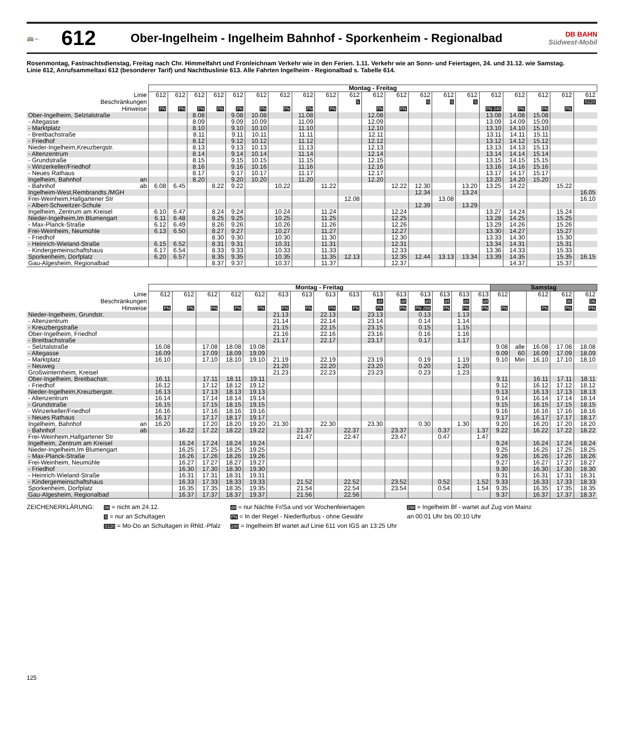🚌←
612
Ober-Ingelheim - Ingelheim Bahnhof - Sporkenheim - Regionalbad
DB BAHN
Südwest-Mobil
Rosenmontag, Fastnachtsdienstag, Freitag nach Chr. Himmelfahrt und Fronleichnam Verkehr wie in den Ferien. 1.11. Verkehr wie an Sonn- und Feiertagen, 24. und 31.12. wie Samstag.
Linie 612, Anrufsammeltaxi 612 (besonderer Tarif) und Nachtbuslinie 613. Alle Fahrten Ingelheim - Regionalbad s. Tabelle 614.
| | Montag - Freitag | | | | | | | | | | | | | | | | | | | |
| Linie | 612 | 612 | 612 | 612 | 612 | 612 | 612 | 612 | 612 | 612 | 612 | 612 | 612 | 612 | 612 | 612 | 612 | 612 | 612 | 612 |
| Beschränkungen | | | | | | | | | | S | | | S | S | S | | | | | S120 |
| Hinweise | PN | PN | PN | PN | PN | PN | PN | PN | PN | | PN | PN | | | | PN 240 | PN | PN | PN | |
| Ober-Ingelheim, Selztalstraße | | | 8.08 | | 9.08 | 10.08 | | 11.08 | | | 12.08 | | | | | 13.08 | 14.08 | 15.08 | | |
| - Altegasse | | | 8.09 | | 9.09 | 10.09 | | 11.09 | | | 12.09 | | | | | 13.09 | 14.09 | 15.09 | | |
| - Marktplatz | | | 8.10 | | 9.10 | 10.10 | | 11.10 | | | 12.10 | | | | | 13.10 | 14.10 | 15.10 | | |
| - Breitbachstraße | | | 8.11 | | 9.11 | 10.11 | | 11.11 | | | 12.11 | | | | | 13.11 | 14.11 | 15.11 | | |
| - Friedhof | | | 8.12 | | 9.12 | 10.12 | | 11.12 | | | 12.12 | | | | | 13.12 | 14.12 | 15.12 | | |
| Nieder-Ingelheim,Kreuzbergstr. | | | 8.13 | | 9.13 | 10.13 | | 11.13 | | | 12.13 | | | | | 13.13 | 14.13 | 15.13 | | |
| - Altenzentrum | | | 8.14 | | 9.14 | 10.14 | | 11.14 | | | 12.14 | | | | | 13.14 | 14.14 | 15.14 | | |
| - Grundstraße | | | 8.15 | | 9.15 | 10.15 | | 11.15 | | | 12.15 | | | | | 13.15 | 14.15 | 15.15 | | |
| - Winzerkeller/Friedhof | | | 8.16 | | 9.16 | 10.16 | | 11.16 | | | 12.16 | | | | | 13.16 | 14.16 | 15.16 | | |
| - Neues Rathaus | | | 8.17 | | 9.17 | 10.17 | | 11.17 | | | 12.17 | | | | | 13.17 | 14.17 | 15.17 | | |
| Ingelheim, Bahnhof an | | | 8.20 | | 9.20 | 10.20 | | 11.20 | | | 12.20 | | | | | 13.20 | 14.20 | 15.20 | | |
| - Bahnhof ab | 6.08 | 6.45 | | 8.22 | 9.22 | | 10.22 | | 11.22 | | | 12.22 | 12.30 | | 13.20 | 13.25 | 14.22 | | 15.22 | |
| Ingelheim-West,Rembrandts./MGH | | | | | | | | | | | | | 12.34 | | 13.24 | | | | | 16.05 |
| Frei-Weinheim,Hallgartener Str | | | | | | | | | | 12.08 | | | | 13.08 | | | | | | 16.10 |
| - Albert-Schweitzer-Schule | | | | | | | | | | | | | 12.39 | | 13.29 | | | | | |
| Ingelheim, Zentrum am Kreisel | 6.10 | 6.47 | | 8.24 | 9.24 | | 10.24 | | 11.24 | | | 12.24 | | | | 13.27 | 14.24 | | 15.24 | |
| Nieder-Ingelheim,Im Blumengart | 6.11 | 6.48 | | 8.25 | 9.25 | | 10.25 | | 11.25 | | | 12.25 | | | | 13.28 | 14.25 | | 15.25 | |
| - Max-Planck-Straße | 6.12 | 6.49 | | 8.26 | 9.26 | | 10.26 | | 11.26 | | | 12.26 | | | | 13.29 | 14.26 | | 15.26 | |
| Frei-Weinheim, Neumühle | 6.13 | 6.50 | | 8.27 | 9.27 | | 10.27 | | 11.27 | | | 12.27 | | | | 13.30 | 14.27 | | 15.27 | |
| - Friedhof | | | | 8.30 | 9.30 | | 10.30 | | 11.30 | | | 12.30 | | | | 13.33 | 14.30 | | 15.30 | |
| - Heinrich-Wieland-Straße | 6.15 | 6.52 | | 8.31 | 9.31 | | 10.31 | | 11.31 | | | 12.31 | | | | 13.34 | 14.31 | | 15.31 | |
| - Kindergemeinschaftshaus | 6.17 | 6.54 | | 8.33 | 9.33 | | 10.33 | | 11.33 | | | 12.33 | | | | 13.36 | 14.33 | | 15.33 | |
| Sporkenheim, Dorfplatz | 6.20 | 6.57 | | 8.35 | 9.35 | | 10.35 | | 11.35 | 12.13 | | 12.35 | 12.44 | 13.13 | 13.34 | 13.39 | 14.35 | | 15.35 | 16.15 |
| Gau-Algesheim, Regionalbad | | | | 8.37 | 9.37 | | 10.37 | | 11.37 | | | 12.37 | | | | | 14.37 | | 15.37 | |
| | Montag - Freitag | | | | | | | | | | | | | | | Samstag | | | | |
| Linie | 612 | 612 | 612 | 612 | 612 | 613 | 613 | 613 | 613 | 613 | 613 | 613 | 613 | 613 | 613 | 612 | | 612 | 612 | 612 |
| Beschränkungen | | | | | | | | | | d4 | d4 | d4 | d4 | d4 | d4 | | | | 06 | 06 |
| Hinweise | PN | PN | PN | PN | PN | PN | PN | PN | PN | PN | PN | PN 298 | PN | PN | PN | PN | | PN | PN | PN |
| Nieder-Ingelheim, Grundstr. | | | | | | 21.13 | | 22.13 | | 23.13 | | 0.13 | | 1.13 | | | | | | |
| - Altenzentrum | | | | | | 21.14 | | 22.14 | | 23.14 | | 0.14 | | 1.14 | | | | | | |
| - Kreuzbergstraße | | | | | | 21.15 | | 22.15 | | 23.15 | | 0.15 | | 1.15 | | | | | | |
| Ober-Ingelheim, Friedhof | | | | | | 21.16 | | 22.16 | | 23.16 | | 0.16 | | 1.16 | | | | | | |
| - Breitbachstraße | | | | | | 21.17 | | 22.17 | | 23.17 | | 0.17 | | 1.17 | | | | | | |
| - Selztalstraße | 16.08 | | 17.08 | 18.08 | 19.08 | | | | | | | | | | | 9.08 | alle | 16.08 | 17.08 | 18.08 |
| - Altegasse | 16.09 | | 17.09 | 18.09 | 19.09 | | | | | | | | | | | 9.09 | 60 | 16.09 | 17.09 | 18.09 |
| - Marktplatz | 16.10 | | 17.10 | 18.10 | 19.10 | 21.19 | | 22.19 | | 23.19 | | 0.19 | | 1.19 | | 9.10 | Min | 16.10 | 17.10 | 18.10 |
| - Neuweg | | | | | | 21.20 | | 22.20 | | 23.20 | | 0.20 | | 1.20 | | | | | | |
| Großwinternheim, Kreisel | | | | | | 21.23 | | 22.23 | | 23.23 | | 0.23 | | 1.23 | | | | | | |
| Ober-Ingelheim, Breitbachstr. | 16.11 | | 17.11 | 18.11 | 19.11 | | | | | | | | | | | 9.11 | | 16.11 | 17.11 | 18.11 |
| - Friedhof | 16.12 | | 17.12 | 18.12 | 19.12 | | | | | | | | | | | 9.12 | | 16.12 | 17.12 | 18.12 |
| Nieder-Ingelheim,Kreuzbergstr. | 16.13 | | 17.13 | 18.13 | 19.13 | | | | | | | | | | | 9.13 | | 16.13 | 17.13 | 18.13 |
| - Altenzentrum | 16.14 | | 17.14 | 18.14 | 19.14 | | | | | | | | | | | 9.14 | | 16.14 | 17.14 | 18.14 |
| - Grundstraße | 16.15 | | 17.15 | 18.15 | 19.15 | | | | | | | | | | | 9.15 | | 16.15 | 17.15 | 18.15 |
| - Winzerkeller/Friedhof | 16.16 | | 17.16 | 18.16 | 19.16 | | | | | | | | | | | 9.16 | | 16.16 | 17.16 | 18.16 |
| - Neues Rathaus | 16.17 | | 17.17 | 18.17 | 19.17 | | | | | | | | | | | 9.17 | | 16.17 | 17.17 | 18.17 |
| Ingelheim, Bahnhof an | 16.20 | | 17.20 | 18.20 | 19.20 | 21.30 | | 22.30 | | 23.30 | | 0.30 | | 1.30 | | 9.20 | | 16.20 | 17.20 | 18.20 |
| - Bahnhof ab | | 16.22 | 17.22 | 18.22 | 19.22 | | 21.37 | | 22.37 | | 23.37 | | 0.37 | | 1.37 | 9.22 | | 16.22 | 17.22 | 18.22 |
| Frei-Weinheim,Hallgartener Str | | | | | | | 21.47 | | 22.47 | | 23.47 | | 0.47 | | 1.47 | | | | | |
| Ingelheim, Zentrum am Kreisel | | 16.24 | 17.24 | 18.24 | 19.24 | | | | | | | | | | | 9.24 | | 16.24 | 17.24 | 18.24 |
| Nieder-Ingelheim,Im Blumengart | | 16.25 | 17.25 | 18.25 | 19.25 | | | | | | | | | | | 9.25 | | 16.25 | 17.25 | 18.25 |
| - Max-Planck-Straße | | 16.26 | 17.26 | 18.26 | 19.26 | | | | | | | | | | | 9.26 | | 16.26 | 17.26 | 18.26 |
| Frei-Weinheim, Neumühle | | 16.27 | 17.27 | 18.27 | 19.27 | | | | | | | | | | | 9.27 | | 16.27 | 17.27 | 18.27 |
| - Friedhof | | 16.30 | 17.30 | 18.30 | 19.30 | | | | | | | | | | | 9.30 | | 16.30 | 17.30 | 18.30 |
| - Heinrich-Wieland-Straße | | 16.31 | 17.31 | 18.31 | 19.31 | | | | | | | | | | | 9.31 | | 16.31 | 17.31 | 18.31 |
| - Kindergemeinschaftshaus | | 16.33 | 17.33 | 18.33 | 19.33 | | 21.52 | | 22.52 | | 23.52 | | 0.52 | | 1.52 | 9.33 | | 16.33 | 17.33 | 18.33 |
| Sporkenheim, Dorfplatz | | 16.35 | 17.35 | 18.35 | 19.35 | | 21.54 | | 22.54 | | 23.54 | | 0.54 | | 1.54 | 9.35 | | 16.35 | 17.35 | 18.35 |
| Gau-Algesheim, Regionalbad | | 16.37 | 17.37 | 18.37 | 19.37 | | 21.56 | | 22.56 | | | | | | | 9.37 | | 16.37 | 17.37 | 18.37 |
ZEICHENERKLÄRUNG:
06 = nicht am 24.12.
S = nur an Schultagen
S120 = Mo-Do an Schultagen in Rhld.-Pfalz
d4 = nur Nächte Fr/Sa und vor Wochenfeiertagen
PN = In der Regel - Niederflurbus - ohne Gewähr
240 = Ingelheim Bf wartet auf Linie 611 von IGS an 13:25 Uhr
298 = Ingelheim Bf - wartet auf Zug von Mainz
an 00:01 Uhr bis 00:10 Uhr
125